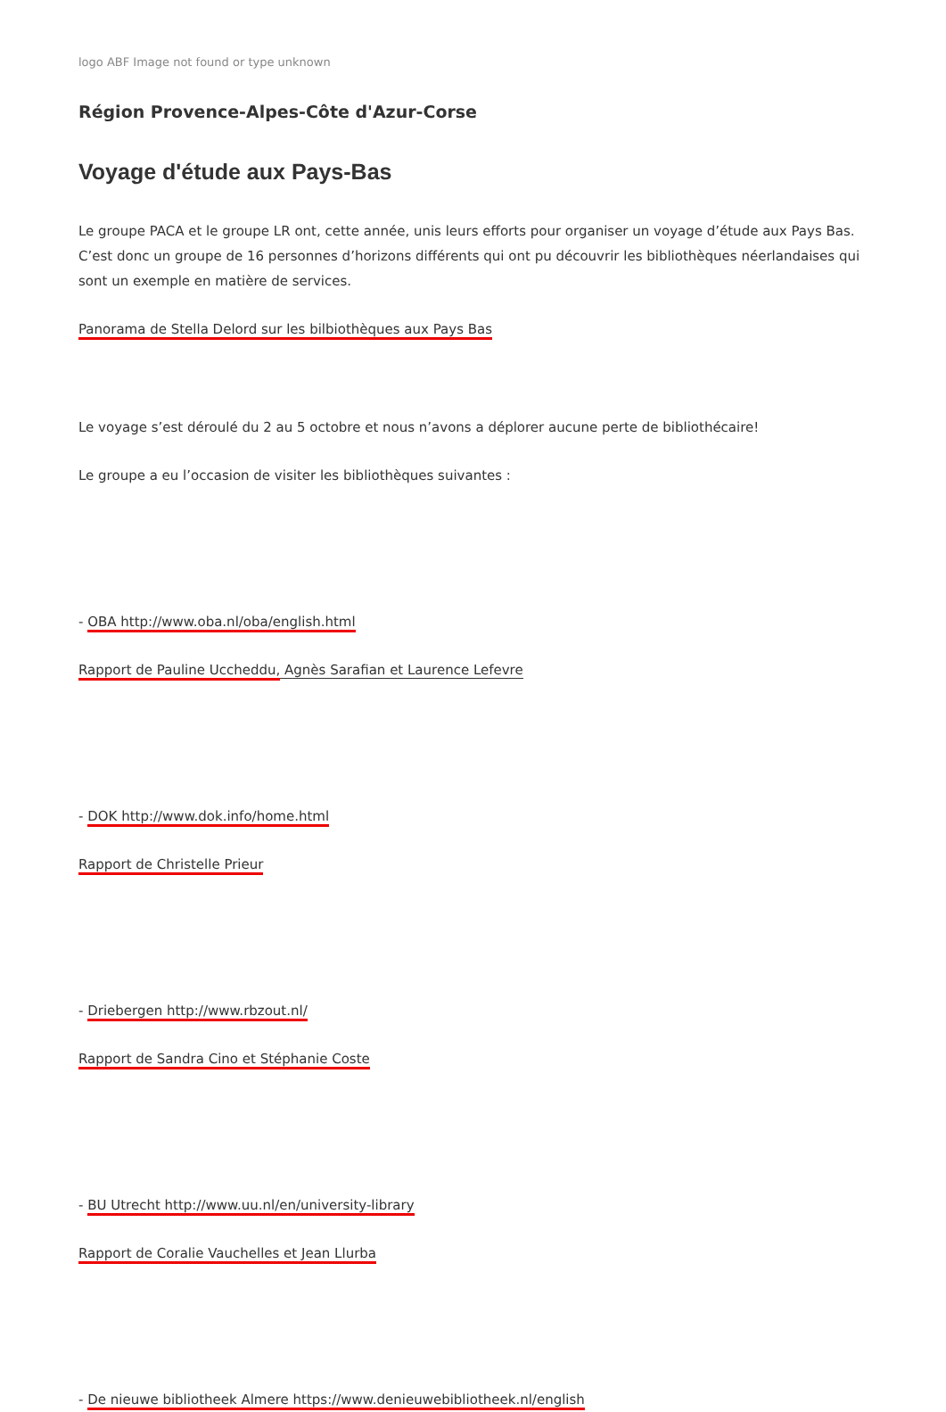logo ABF Image not found or type unknown
Région Provence-Alpes-Côte d'Azur-Corse
Voyage d'étude aux Pays-Bas
Le groupe PACA et le groupe LR ont, cette année, unis leurs efforts pour organiser un voyage d’étude aux Pays Bas. C’est donc un groupe de 16 personnes d’horizons différents qui ont pu découvrir les bibliothèques néerlandaises qui sont un exemple en matière de services.
Panorama de Stella Delord sur les bilbiothèques aux Pays Bas
Le voyage s’est déroulé du 2 au 5 octobre et nous n’avons a déplorer aucune perte de bibliothécaire!
Le groupe a eu l’occasion de visiter les bibliothèques suivantes :
- OBA http://www.oba.nl/oba/english.html
Rapport de Pauline Uccheddu, Agnès Sarafian et Laurence Lefevre
- DOK http://www.dok.info/home.html
Rapport de Christelle Prieur
- Driebergen http://www.rbzout.nl/
Rapport de Sandra Cino et Stéphanie Coste
- BU Utrecht http://www.uu.nl/en/university-library
Rapport de Coralie Vauchelles et Jean Llurba
- De nieuwe bibliotheek Almere https://www.denieuwebibliotheek.nl/english